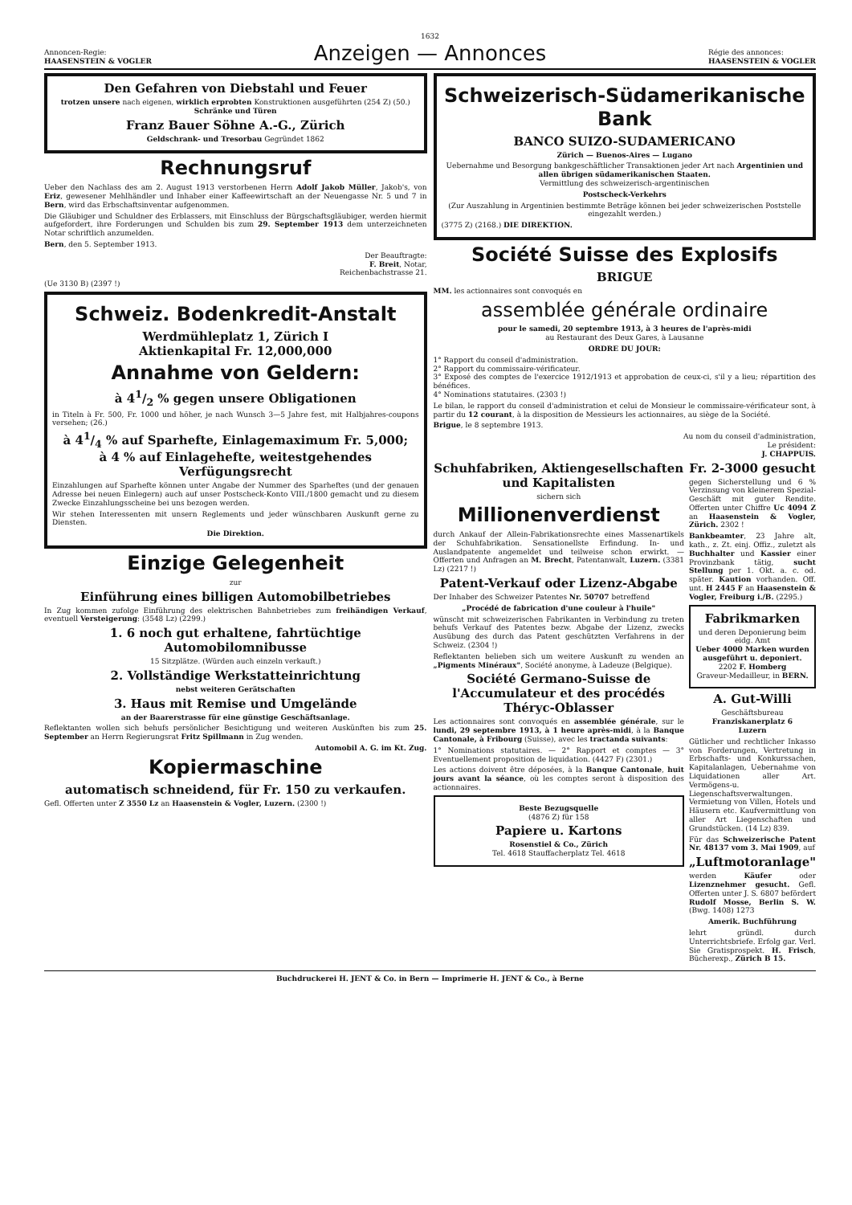1632
Annoncen-Regie:
HAASENSTEIN & VOGLER
Anzeigen — Annonces
Régie des annonces:
HAASENSTEIN & VOGLER
Den Gefahren von Diebstahl und Feuer
trotzen unsere nach eigenen, wirklich erprobten Konstruktionen ausgeführten (254 Z) (50.) Schränke und Türen
Franz Bauer Söhne A.-G., Zürich
Geldschrank- und Tresorbau Gegründet 1862
Rechnungsruf
Ueber den Nachlass des am 2. August 1913 verstorbenen Herrn Adolf Jakob Müller, Jakob's, von Eriz, gewesener Mehlhändler und Inhaber einer Kaffeewirtschaft an der Neuengasse Nr. 5 und 7 in Bern, wird das Erbschaftsinventar aufgenommen.
Die Gläubiger und Schuldner des Erblassers, mit Einschluss der Bürgschaftsgläubiger, werden hiermit aufgefordert, ihre Forderungen und Schulden bis zum 29. September 1913 dem unterzeichneten Notar schriftlich anzumelden.
Bern, den 5. September 1913.
Der Beauftragte:
F. Breit, Notar,
Reichenbachstrasse 21.
(Ue 3130 B) (2397 !)
Schweiz. Bodenkredit-Anstalt
Werdmühleplatz 1, Zürich I
Aktienkapital Fr. 12,000,000
Annahme von Geldern:
à 41/2 % gegen unsere Obligationen
in Titeln à Fr. 500, Fr. 1000 und höher, je nach Wunsch 3—5 Jahre fest, mit Halbjahres-coupons versehen; (26.)
à 41/4 % auf Sparhefte, Einlagemaximum Fr. 5,000;
à 4 % auf Einlagehefte, weitestgehendes Verfügungsrecht
Einzahlungen auf Sparhefte können unter Angabe der Nummer des Sparheftes (und der genauen Adresse bei neuen Einlegern) auch auf unser Postscheck-Konto VIII./1800 gemacht und zu diesem Zwecke Einzahlungsscheine bei uns bezogen werden.
Wir stehen Interessenten mit unsern Reglements und jeder wünschbaren Auskunft gerne zu Diensten.
Die Direktion.
Einzige Gelegenheit
zur
Einführung eines billigen Automobilbetriebes
In Zug kommen zufolge Einführung des elektrischen Bahnbetriebes zum freihändigen Verkauf, eventuell Versteigerung: (3548 Lz) (2299.)
1. 6 noch gut erhaltene, fahrtüchtige Automobilomnibusse
15 Sitzplätze. (Würden auch einzeln verkauft.)
2. Vollständige Werkstatteinrichtung
nebst weiteren Gerätschaften
3. Haus mit Remise und Umgelände
an der Baarerstrasse für eine günstige Geschäftsanlage.
Reflektanten wollen sich behufs persönlicher Besichtigung und weiteren Auskünften bis zum 25. September an Herrn Regierungsrat Fritz Spillmann in Zug wenden.
Automobil A. G. im Kt. Zug.
Kopiermaschine
automatisch schneidend, für Fr. 150 zu verkaufen.
Gefl. Offerten unter Z 3550 Lz an Haasenstein & Vogler, Luzern. (2300 !)
Schweizerisch-Südamerikanische Bank
BANCO SUIZO-SUDAMERICANO
Zürich — Buenos-Aires — Lugano
Uebernahme und Besorgung bankgeschäftlicher Transaktionen jeder Art nach Argentinien und allen übrigen südamerikanischen Staaten.
Vermittlung des schweizerisch-argentinischen
Postscheck-Verkehrs
(Zur Auszahlung in Argentinien bestimmte Beträge können bei jeder schweizerischen Poststelle eingezahlt werden.)
(3775 Z) (2168.) DIE DIREKTION.
Société Suisse des Explosifs
BRIGUE
MM. les actionnaires sont convoqués en
assemblée générale ordinaire
pour le samedi, 20 septembre 1913, à 3 heures de l'après-midi
au Restaurant des Deux Gares, à Lausanne
ORDRE DU JOUR:
1° Rapport du conseil d'administration.
2° Rapport du commissaire-vérificateur.
3° Exposé des comptes de l'exercice 1912/1913 et approbation de ceux-ci, s'il y a lieu; répartition des bénéfices.
4° Nominations statutaires. (2303 !)
Le bilan, le rapport du conseil d'administration et celui de Monsieur le commissaire-vérificateur sont, à partir du 12 courant, à la disposition de Messieurs les actionnaires, au siège de la Société.
Brigue, le 8 septembre 1913.
Au nom du conseil d'administration,
Le président:
J. CHAPPUIS.
Schuhfabriken, Aktiengesellschaften und Kapitalisten
sichern sich
Millionenverdienst
durch Ankauf der Allein-Fabrikationsrechte eines Massenartikels der Schuhfabrikation. Sensationellste Erfindung. In- und Auslandpatente angemeldet und teilweise schon erwirkt. — Offerten und Anfragen an M. Brecht, Patentanwalt, Luzern. (3381 Lz) (2217 !)
Patent-Verkauf oder Lizenz-Abgabe
Der Inhaber des Schweizer Patentes Nr. 50707 betreffend
„Procédé de fabrication d'une couleur à l'huile"
wünscht mit schweizerischen Fabrikanten in Verbindung zu treten behufs Verkauf des Patentes bezw. Abgabe der Lizenz, zwecks Ausübung des durch das Patent geschützten Verfahrens in der Schweiz. (2304 !)
Reflektanten belieben sich um weitere Auskunft zu wenden an „Pigments Minéraux", Société anonyme, à Ladeuze (Belgique).
Société Germano-Suisse de l'Accumulateur et des procédés Théryc-Oblasser
Les actionnaires sont convoqués en assemblée générale, sur le lundi, 29 septembre 1913, à 1 heure après-midi, à la Banque Cantonale, à Fribourg (Suisse), avec les tractanda suivants:
1° Nominations statutaires. — 2° Rapport et comptes — 3° Eventuellement proposition de liquidation. (4427 F) (2301.)
Les actions doivent être déposées, à la Banque Cantonale, huit jours avant la séance, où les comptes seront à disposition des actionnaires.
Beste Bezugsquelle
(4876 Z) für 158
Papiere u. Kartons
Rosenstiel & Co., Zürich
Tel. 4618 Stauffacherplatz Tel. 4618
Fr. 2-3000 gesucht
gegen Sicherstellung und 6 % Verzinsung von kleinerem Spezial-Geschäft mit guter Rendite. Offerten unter Chiffre Uc 4094 Z an Haasenstein & Vogler, Zürich. 2302 !
Bankbeamter, 23 Jahre alt, kath., z. Zt. einj. Offiz., zuletzt als Buchhalter und Kassier einer Provinzbank tätig, sucht Stellung per 1. Okt. a. c. od. später. Kaution vorhanden. Off. unt. H 2445 F an Haasenstein & Vogler, Freiburg i./B. (2295.)
Fabrikmarken
und deren Deponierung beim eidg. Amt
Ueber 4000 Marken wurden ausgeführt u. deponiert.
2202 F. Homberg
Graveur-Medailleur, in BERN.
A. Gut-Willi
Geschäftsbureau
Franziskanerplatz 6
Luzern
Gütlicher und rechtlicher Inkasso von Forderungen, Vertretung in Erbschafts- und Konkurssachen, Kapitalanlagen, Uebernahme von Liquidationen aller Art. Vermögens-u. Liegenschaftsverwaltungen. Vermietung von Villen, Hotels und Häusern etc. Kaufvermittlung von aller Art Liegenschaften und Grundstücken. (14 Lz) 839.
Für das Schweizerische Patent Nr. 48137 vom 3. Mai 1909, auf
„Luftmotoranlage"
werden Käufer oder Lizenznehmer gesucht. Gefl. Offerten unter J. S. 6807 befördert Rudolf Mosse, Berlin S. W. (Bwg. 1408) 1273
Amerik. Buchführung
lehrt gründl. durch Unterrichtsbriefe. Erfolg gar. Verl. Sie Gratisprospekt. H. Frisch, Bücherexp., Zürich B 15.
Buchdruckerei H. JENT & Co. in Bern — Imprimerie H. JENT & Co., à Berne